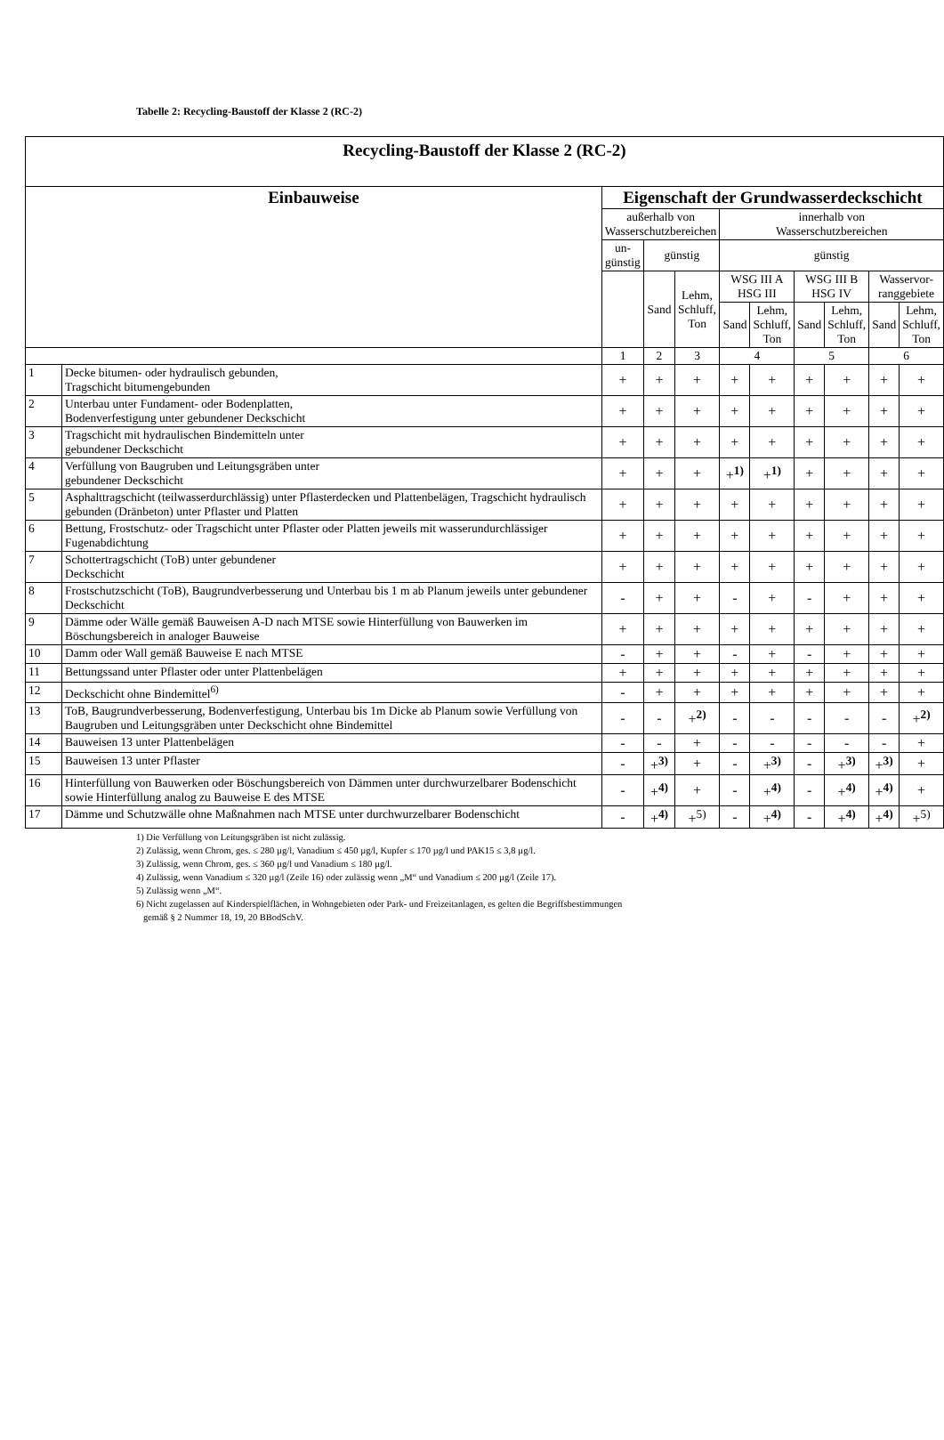Tabelle 2: Recycling-Baustoff der Klasse 2 (RC-2)
| Recycling-Baustoff der Klasse 2 (RC-2) | | | | | | | | | | |
| --- | --- | --- | --- | --- | --- | --- | --- | --- | --- | --- |
| Einbauweise | | Eigenschaft der Grundwasserdeckschicht | | | | | | | | |
| | | außerhalb von Wasserschutzbereichen | | | innerhalb von Wasserschutzbereichen | | | | | |
| | | un- günstig | günstig | | günstig | | | | | |
| | | | Sand | Lehm, Schluff, Ton | WSG III A HSG III | | WSG III B HSG IV | | Wasservor- ranggebiete | |
| | | | | | Sand | Lehm, Schluff, Ton | Sand | Lehm, Schluff, Ton | Sand | Lehm, Schluff, Ton |
| | | 1 | 2 | 3 | 4 | | 5 | | 6 | |
| 1 | Decke bitumen- oder hydraulisch gebunden, Tragschicht bitumengebunden | + | + | + | + | + | + | + | + | + |
| 2 | Unterbau unter Fundament- oder Bodenplatten, Bodenverfestigung unter gebundener Deckschicht | + | + | + | + | + | + | + | + | + |
| 3 | Tragschicht mit hydraulischen Bindemitteln unter gebundener Deckschicht | + | + | + | + | + | + | + | + | + |
| 4 | Verfüllung von Baugruben und Leitungsgräben unter gebundener Deckschicht | + | + | + | +<sup>1)</sup> | +<sup>1)</sup> | + | + | + | + |
| 5 | Asphalttragschicht (teilwasserdurchlässig) unter Pflasterdecken und Plattenbelägen, Tragschicht hydraulisch gebunden (Dränbeton) unter Pflaster und Platten | + | + | + | + | + | + | + | + | + |
| 6 | Bettung, Frostschutz- oder Tragschicht unter Pflaster oder Platten jeweils mit wasserundurchlässiger Fugenabdichtung | + | + | + | + | + | + | + | + | + |
| 7 | Schottertragschicht (ToB) unter gebundener Deckschicht | + | + | + | + | + | + | + | + | + |
| 8 | Frostschutzschicht (ToB), Baugrundverbesserung und Unterbau bis 1 m ab Planum jeweils unter gebundener Deckschicht | - | + | + | - | + | - | + | + | + |
| 9 | Dämme oder Wälle gemäß Bauweisen A-D nach MTSE sowie Hinterfüllung von Bauwerken im Böschungsbereich in analoger Bauweise | + | + | + | + | + | + | + | + | + |
| 10 | Damm oder Wall gemäß Bauweise E nach MTSE | - | + | + | - | + | - | + | + | + |
| 11 | Bettungssand unter Pflaster oder unter Plattenbelägen | + | + | + | + | + | + | + | + | + |
| 12 | Deckschicht ohne Bindemittel<sup>6)</sup> | - | + | + | + | + | + | + | + | + |
| 13 | ToB, Baugrundverbesserung, Bodenverfestigung, Unterbau bis 1m Dicke ab Planum sowie Verfüllung von Baugruben und Leitungsgräben unter Deckschicht ohne Bindemittel | - | - | +<sup>2)</sup> | - | - | - | - | - | +<sup>2)</sup> |
| 14 | Bauweisen 13 unter Plattenbelägen | - | - | + | - | - | - | - | - | + |
| 15 | Bauweisen 13 unter Pflaster | - | +<sup>3)</sup> | + | - | +<sup>3)</sup> | - | +<sup>3)</sup> | +<sup>3)</sup> | + |
| 16 | Hinterfüllung von Bauwerken oder Böschungsbereich von Dämmen unter durchwurzelbarer Bodenschicht sowie Hinterfüllung analog zu Bauweise E des MTSE | - | +<sup>4)</sup> | + | - | +<sup>4)</sup> | - | +<sup>4)</sup> | +<sup>4)</sup> | + |
| 17 | Dämme und Schutzwälle ohne Maßnahmen nach MTSE unter durchwurzelbarer Bodenschicht | - | +<sup>4)</sup> | +<sup>5)</sup> | - | +<sup>4)</sup> | - | +<sup>4)</sup> | +<sup>4)</sup> | +<sup>5)</sup> |
1) Die Verfüllung von Leitungsgräben ist nicht zulässig.
2) Zulässig, wenn Chrom, ges. ≤ 280 µg/l, Vanadium ≤ 450 µg/l, Kupfer ≤ 170 µg/l und PAK15 ≤ 3,8 µg/l.
3) Zulässig, wenn Chrom, ges. ≤ 360 µg/l und Vanadium ≤ 180 µg/l.
4) Zulässig, wenn Vanadium ≤ 320 µg/l (Zeile 16) oder zulässig wenn „M“ und Vanadium ≤ 200 µg/l (Zeile 17).
5) Zulässig wenn „M“.
6) Nicht zugelassen auf Kinderspielflächen, in Wohngebieten oder Park- und Freizeitanlagen, es gelten die Begriffsbestimmungen
gemäß § 2 Nummer 18, 19, 20 BBodSchV.